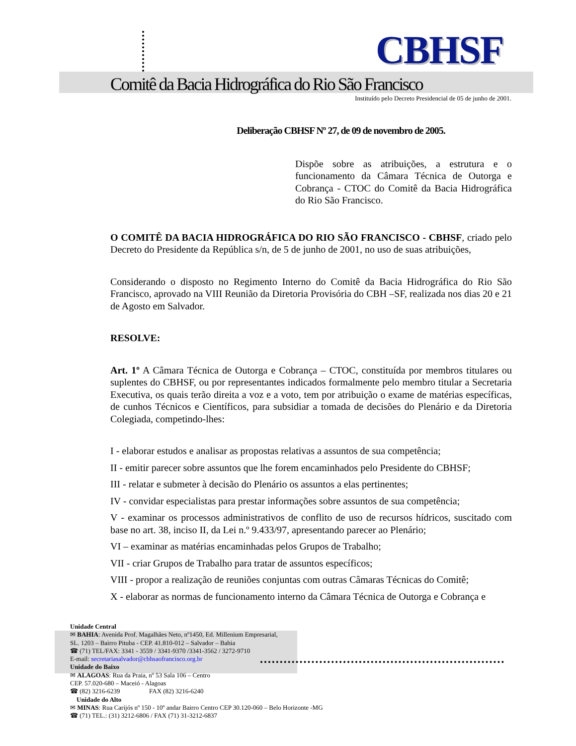CBHSF
Comitê da Bacia Hidrográfica do Rio São Francisco
Instituído pelo Decreto Presidencial de 05 de junho de 2001.
Deliberação CBHSF Nº 27, de 09 de novembro de 2005.
Dispõe sobre as atribuições, a estrutura e o funcionamento da Câmara Técnica de Outorga e Cobrança - CTOC do Comitê da Bacia Hidrográfica do Rio São Francisco.
O COMITÊ DA BACIA HIDROGRÁFICA DO RIO SÃO FRANCISCO - CBHSF, criado pelo Decreto do Presidente da República s/n, de 5 de junho de 2001, no uso de suas atribuições,
Considerando o disposto no Regimento Interno do Comitê da Bacia Hidrográfica do Rio São Francisco, aprovado na VIII Reunião da Diretoria Provisória do CBH –SF, realizada nos dias 20 e 21 de Agosto em Salvador.
RESOLVE:
Art. 1º A Câmara Técnica de Outorga e Cobrança – CTOC, constituída por membros titulares ou suplentes do CBHSF, ou por representantes indicados formalmente pelo membro titular a Secretaria Executiva, os quais terão direita a voz e a voto, tem por atribuição o exame de matérias específicas, de cunhos Técnicos e Científicos, para subsidiar a tomada de decisões do Plenário e da Diretoria Colegiada, competindo-lhes:
I - elaborar estudos e analisar as propostas relativas a assuntos de sua competência;
II - emitir parecer sobre assuntos que lhe forem encaminhados pelo Presidente do CBHSF;
III - relatar e submeter à decisão do Plenário os assuntos a elas pertinentes;
IV - convidar especialistas para prestar informações sobre assuntos de sua competência;
V - examinar os processos administrativos de conflito de uso de recursos hídricos, suscitado com base no art. 38, inciso II, da Lei n.º 9.433/97, apresentando parecer ao Plenário;
VI – examinar as matérias encaminhadas pelos Grupos de Trabalho;
VII - criar Grupos de Trabalho para tratar de assuntos específicos;
VIII - propor a realização de reuniões conjuntas com outras Câmaras Técnicas do Comitê;
X - elaborar as normas de funcionamento interno da Câmara Técnica de Outorga e Cobrança e
Unidade Central
✉ BAHIA: Avenida Prof. Magalhães Neto, nº1450, Ed. Millenium Empresarial,
SL. 1203 – Bairro Pituba - CEP. 41.810-012 – Salvador – Bahia
☎ (71) TEL/FAX: 3341 - 3559 / 3341-9370 /3341-3562 / 3272-9710
E-mail: secretariasalvador@cbhsaofrancisco.org.br
Unidade do Baixo
✉ ALAGOAS: Rua da Praia, nº 53 Sala 106 – Centro
CEP. 57.020-680 – Maceió - Alagoas
☎ (82) 3216-6239 FAX (82) 3216-6240
Unidade do Alto
✉ MINAS: Rua Carijós nº 150 - 10º andar Bairro Centro CEP 30.120-060 – Belo Horizonte -MG
☎ (71) TEL.: (31) 3212-6806 / FAX (71) 31-3212-6837